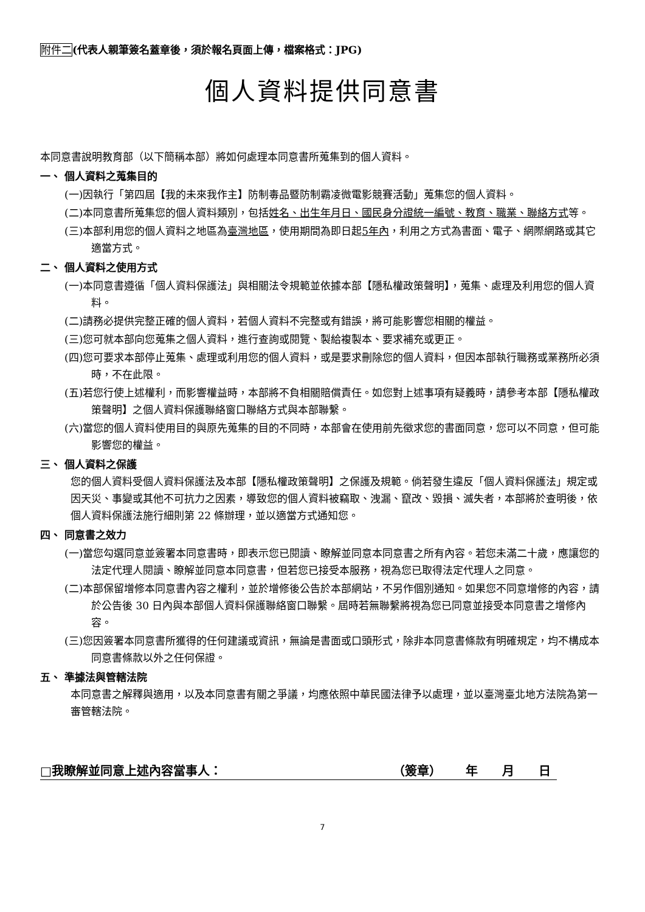附件二(代表人親筆簽名蓋章後，須於報名頁面上傳，檔案格式：JPG)
個人資料提供同意書
本同意書說明教育部（以下簡稱本部）將如何處理本同意書所蒐集到的個人資料。
一、 個人資料之蒐集目的
(一)因執行「第四屆【我的未來我作主】防制毒品暨防制霸凌微電影競賽活動」蒐集您的個人資料。
(二)本同意書所蒐集您的個人資料類別，包括姓名、出生年月日、國民身分證統一編號、教育、職業、聯絡方式等。
(三)本部利用您的個人資料之地區為臺灣地區，使用期間為即日起5年內，利用之方式為書面、電子、網際網路或其它適當方式。
二、 個人資料之使用方式
(一)本同意書遵循「個人資料保護法」與相關法令規範並依據本部【隱私權政策聲明】，蒐集、處理及利用您的個人資料。
(二)請務必提供完整正確的個人資料，若個人資料不完整或有錯誤，將可能影響您相關的權益。
(三)您可就本部向您蒐集之個人資料，進行查詢或閱覽、製給複製本、要求補充或更正。
(四)您可要求本部停止蒐集、處理或利用您的個人資料，或是要求刪除您的個人資料，但因本部執行職務或業務所必須時，不在此限。
(五)若您行使上述權利，而影響權益時，本部將不負相關賠償責任。如您對上述事項有疑義時，請參考本部【隱私權政策聲明】之個人資料保護聯絡窗口聯絡方式與本部聯繫。
(六)當您的個人資料使用目的與原先蒐集的目的不同時，本部會在使用前先徵求您的書面同意，您可以不同意，但可能影響您的權益。
三、 個人資料之保護
您的個人資料受個人資料保護法及本部【隱私權政策聲明】之保護及規範。倘若發生違反「個人資料保護法」規定或因天災、事變或其他不可抗力之因素，導致您的個人資料被竊取、洩漏、竄改、毀損、滅失者，本部將於查明後，依個人資料保護法施行細則第 22 條辦理，並以適當方式通知您。
四、 同意書之效力
(一)當您勾選同意並簽署本同意書時，即表示您已閱讀、瞭解並同意本同意書之所有內容。若您未滿二十歲，應讓您的法定代理人閱讀、瞭解並同意本同意書，但若您已接受本服務，視為您已取得法定代理人之同意。
(二)本部保留增修本同意書內容之權利，並於增修後公告於本部網站，不另作個別通知。如果您不同意增修的內容，請於公告後 30 日內與本部個人資料保護聯絡窗口聯繫。屆時若無聯繫將視為您已同意並接受本同意書之增修內容。
(三)您因簽署本同意書所獲得的任何建議或資訊，無論是書面或口頭形式，除非本同意書條款有明確規定，均不構成本同意書條款以外之任何保證。
五、 準據法與管轄法院
本同意書之解釋與適用，以及本同意書有關之爭議，均應依照中華民國法律予以處理，並以臺灣臺北地方法院為第一審管轄法院。
□我瞭解並同意上述內容當事人： （簽章） 年 月 日
7